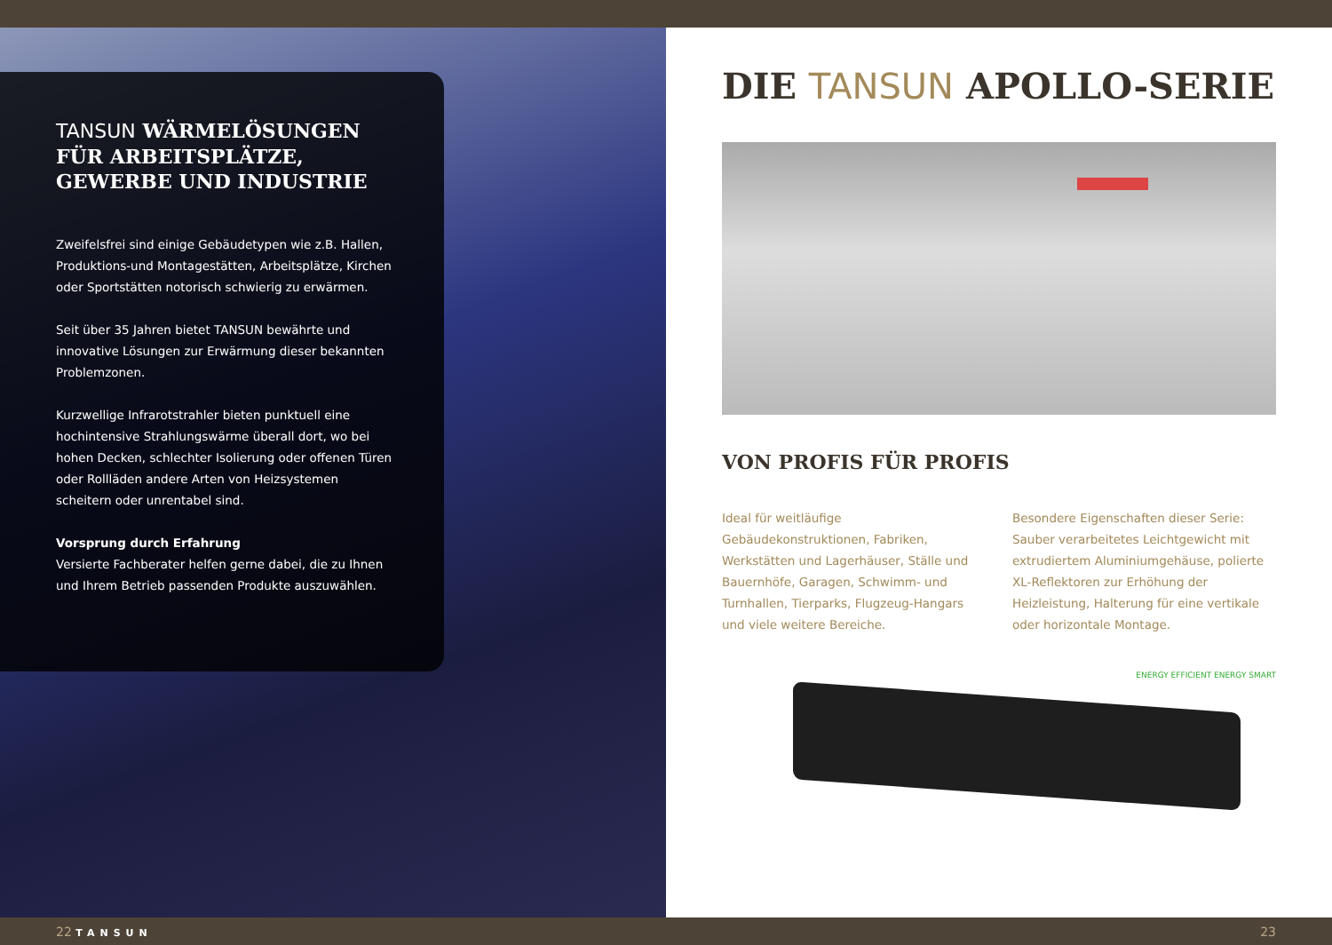TANSUN WÄRMELÖSUNGEN FÜR ARBEITSPLÄTZE, GEWERBE UND INDUSTRIE
Zweifelsfrei sind einige Gebäudetypen wie z.B. Hallen, Produktions-und Montagestätten, Arbeitsplätze, Kirchen oder Sportstätten notorisch schwierig zu erwärmen.
Seit über 35 Jahren bietet TANSUN bewährte und innovative Lösungen zur Erwärmung dieser bekannten Problemzonen.
Kurzwellige Infrarotstrahler bieten punktuell eine hochintensive Strahlungswärme überall dort, wo bei hohen Decken, schlechter Isolierung oder offenen Türen oder Rollläden andere Arten von Heizsystemen scheitern oder unrentabel sind.
Vorsprung durch Erfahrung
Versierte Fachberater helfen gerne dabei, die zu Ihnen und Ihrem Betrieb passenden Produkte auszuwählen.
DIE TANSUN APOLLO-SERIE
VON PROFIS FÜR PROFIS
Ideal für weitläufige Gebäudekonstruktionen, Fabriken, Werkstätten und Lagerhäuser, Ställe und Bauernhöfe, Garagen, Schwimm- und Turnhallen, Tierparks, Flugzeug-Hangars und viele weitere Bereiche.
Besondere Eigenschaften dieser Serie: Sauber verarbeitetes Leichtgewicht mit extrudiertem Aluminiumgehäuse, polierte XL-Reflektoren zur Erhöhung der Heizleistung, Halterung für eine vertikale oder horizontale Montage.
ENERGY EFFICIENT ENERGY SMART
22 TANSUN 23